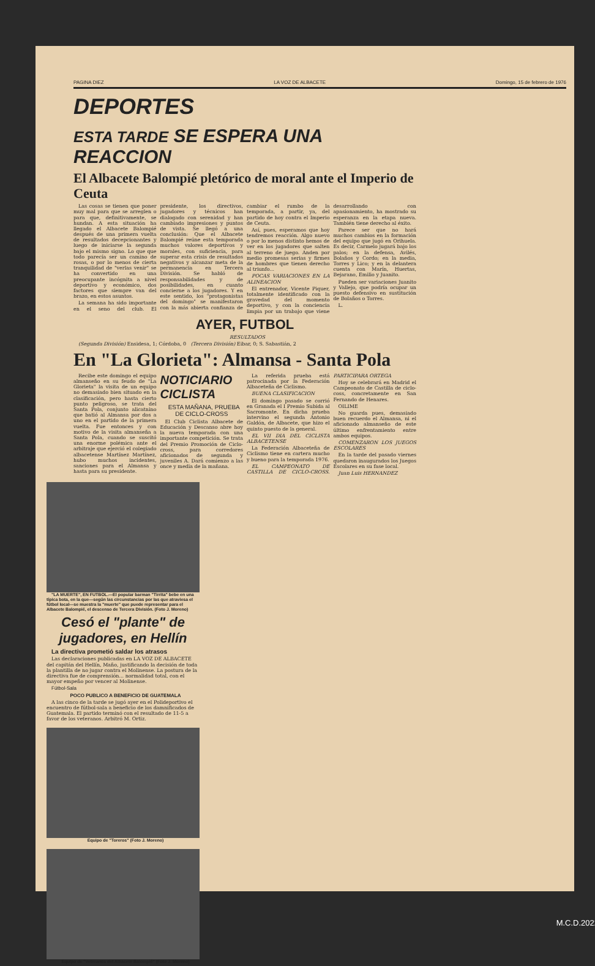PAGINA DIEZ LA VOZ DE ALBACETE Domingo, 15 de febrero de 1976
DEPORTES
ESTA TARDE SE ESPERA UNA REACCION
El Albacete Balompié pletórico de moral ante el Imperio de Ceuta
Las cosas se tienen que poner muy mal para que se arreglen o para que, definitivamente, se hundan. A esta situación ha llegado el Albacete Balompié después de una primera vuelta de resultados decepcionantes y luego de iniciarse la segunda bajo el mismo signo. Lo que que todo parecía ser un camino de rosas, o por lo menos de cierta tranquilidad de "verlas venir" se ha convertido en una preocupante incógnita a nivel deportivo y económico, dos factores que siempre van del brazo, en estos asuntos.
La semana ha sido importante en el seno del club. El presidente, los directivos, jugadores y técnicos han dialogado con serenidad y han cambiado impresiones y puntos de vista. Se llegó a una conclusión: Que el Albacete Balompié reúne esta temporada muchos valores deportivos y morales, con suficiencia, para superar esta crisis de resultados negativos y alcanzar meta de la permanencia en Tercera División. Se habló de responsabilidades y de posibilidades, en cuanto concierne a los jugadores. Y en este sentido, los "protagonistas del domingo" se manifestaron con la más abierta confianza de cambiar el rumbo de la temporada, a partir, ya, del partido de hoy contra el Imperio de Ceuta.
Así, pues, esperamos que hoy tendremos reacción. Algo nuevo o por lo menos distinto hemos de ver en los jugadores que salten al terreno de juego. Anden por medio promesas serias y firmes de hombres que tienen derecho al triunfo...
POCAS VARIACIONES EN LA ALINEACION
El entrenador, Vicente Piquer, totalmente identificado con la gravedad del momento deportivo, y con la conciencia limpia por un trabajo que viene desarrollando con apasionamiento, ha mostrado su esperanza en la etapa nueva. También tiene derecho al éxito.
Parece ser que no hará muchos cambios en la formación del equipo que jugó en Orihuela. Es decir, Carmelo jugará bajo los palos; en la defensa, Avilés, Bolaños y Cordo; en la media, Torres y Lico; y en la delantera cuenta con Marín, Huertas, Bejarano, Emilio y Juanito.
Pueden ser variaciones Juanito y Vallejo, que podría ocupar un puesto defensivo en sustitución de Bolaños o Torres.
L.
AYER, FUTBOL
RESULTADOS
(Segunda División) Ensidesa, 1; Córdoba, 0 (Tercera División) Eibar, 0; S. Sabastián, 2
En "La Glorieta": Almansa - Santa Pola
Recibe este domingo el equipo almanseño en su feudo de "La Glorieta" la visita de un equipo no demasiado bien situado en la clasificación, pero hasta cierto punto peligroso, se trata del Santa Pola, conjunto alicatnino que batió al Almansa por dos a uno en el partido de la primera vuelta. Fue entonces y con motivo de la visita almanseña a Santa Pola, cuando se suscitó una enorme polémica ante el arbitraje que ejerció el colegiado albacetense Martínez Martínez, hubo muchos incidentes, sanciones para el Almansa y hasta para su presidente.
NOTICIARIO CICLISTA
ESTA MAÑANA, PRUEBA DE CICLO-CROSS
El Club Ciclista Albacete de Educación y Descanso abre hoy la nueva temporada con una importante competición. Se trata del Premio Promoción de Ciclo-cross, para corredores aficionados de segunda y juveniles A. Dará comienzo a las once y media de la mañana.
La referida prueba está patrocinada por la Federación Albaceteña de Ciclismo.
BUENA CLASIFICACION
El domingo pasado se corrió en Granada el I Premio Subida al Sacromonte. En dicha prueba intervino el segunda Antonio Galdón, de Albacete, que hizo el quinto puesto de la general.
EL VII DIA DEL CICLISTA ALBACETENSE
La Federación Albaceteña de Ciclismo tiene en cartera mucho y bueno para la temporada 1976.
EL CAMPEONATO DE CASTILLA DE CICLO-CROSS. PARTICIPARA ORTEGA
Hoy se celebrará en Madrid el Campeonato de Castilla de ciclo-coss, concretamente en San Fernando de Henares.
OILIME
No guarda pues, demasiado buen recuerdo el Almansa, ni el aficionado almanseño de este último enfrentamiento entre ambos equipos.
COMENZARON LOS JUEGOS ESCOLARES
En la tarde del pasado viernes quedaron inaugurados los Juegos Escolares en su fase local.
Juan Luis HERNANDEZ
"LA MUERTE", EN FUTBOL.—El popular barman "Tirrita" bebe en una típica bota, en la que—según las circunstancias por las que atraviesa el fútbol local—se muestra la "muerte" que puede representar para el Albacete Balompié, el descenso de Tercera División. (Foto J. Moreno)
Cesó el "plante" de jugadores, en Hellín
La directiva prometió saldar los atrasos
Las declaraciones publicadas en LA VOZ DE ALBACETE del capitán del Hellín, Maño, justificando la decisión de toda la plantilla de no jugar contra el Molinense. La postura de la directiva fue de comprensión... normalidad total, con el mayor empeño por vencer al Molinense.
Fútbol-Sala
POCO PUBLICO A BENEFICIO DE GUATEMALA
A las cinco de la tarde se jugó ayer en el Polideportivo el encuentro de fútbol-sala a beneficio de los damnificados de Guatemala. El partido terminó con el resultado de 11-5 a favor de los veteranos. Arbitró M. Ortiz.
Equipo de "Toreros" (Foto J. Moreno)
Equipo de "Veteranos del Albacete Balompié" (Foto J. Moreno)
M.C.D.2022